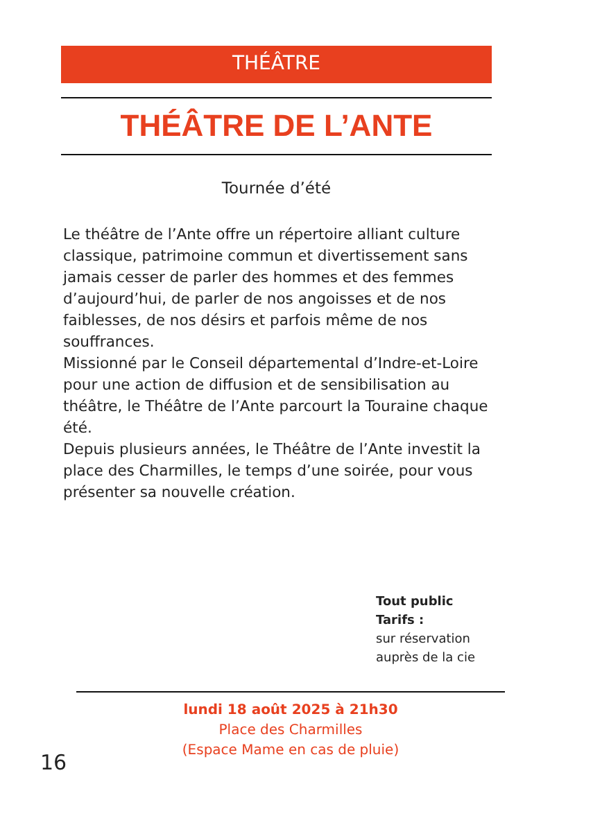THÉÂTRE
THÉÂTRE DE L’ANTE
Tournée d’été
Le théâtre de l’Ante offre un répertoire alliant culture classique, patrimoine commun et divertissement sans jamais cesser de parler des hommes et des femmes d’aujourd’hui, de parler de nos angoisses et de nos faiblesses, de nos désirs et parfois même de nos souffrances.
Missionné par le Conseil départemental d’Indre-et-Loire pour une action de diffusion et de sensibilisation au théâtre, le Théâtre de l’Ante parcourt la Touraine chaque été.
Depuis plusieurs années, le Théâtre de l’Ante investit la place des Charmilles, le temps d’une soirée, pour vous présenter sa nouvelle création.
Tout public
Tarifs :
sur réservation
auprès de la cie
lundi 18 août 2025 à 21h30
Place des Charmilles
(Espace Mame en cas de pluie)
16